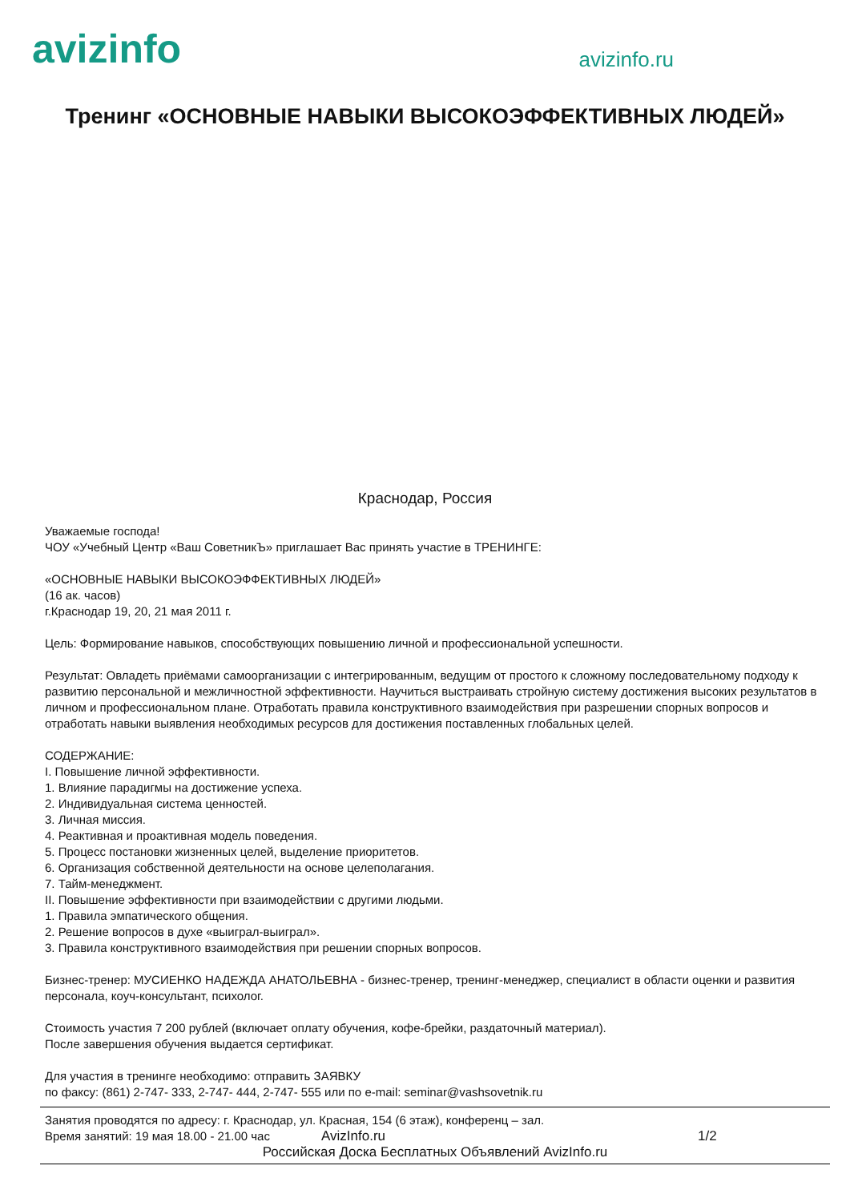avizinfo
avizinfo.ru
Тренинг «ОСНОВНЫЕ НАВЫКИ ВЫСОКОЭФФЕКТИВНЫХ ЛЮДЕЙ»
Краснодар, Россия
Уважаемые господа!
ЧОУ «Учебный Центр «Ваш СоветникЪ» приглашает Вас принять участие в ТРЕНИНГЕ:
«ОСНОВНЫЕ НАВЫКИ ВЫСОКОЭФФЕКТИВНЫХ ЛЮДЕЙ»
(16 ак. часов)
г.Краснодар 19, 20, 21 мая 2011 г.
Цель: Формирование навыков, способствующих повышению личной и профессиональной успешности.
Результат: Овладеть приёмами самоорганизации с интегрированным, ведущим от простого к сложному последовательному подходу к развитию персональной и межличностной эффективности. Научиться выстраивать стройную систему достижения высоких результатов в личном и профессиональном плане. Отработать правила конструктивного взаимодействия при разрешении спорных вопросов и отработать навыки выявления необходимых ресурсов для достижения поставленных глобальных целей.
СОДЕРЖАНИЕ:
I. Повышение личной эффективности.
1. Влияние парадигмы на достижение успеха.
2. Индивидуальная система ценностей.
3. Личная миссия.
4. Реактивная и проактивная модель поведения.
5. Процесс постановки жизненных целей, выделение приоритетов.
6. Организация собственной деятельности на основе целеполагания.
7. Тайм-менеджмент.
II. Повышение эффективности при взаимодействии с другими людьми.
1. Правила эмпатического общения.
2. Решение вопросов в духе «выиграл-выиграл».
3. Правила конструктивного взаимодействия при решении спорных вопросов.
Бизнес-тренер: МУСИЕНКО НАДЕЖДА АНАТОЛЬЕВНА - бизнес-тренер, тренинг-менеджер, специалист в области оценки и развития персонала, коуч-консультант, психолог.
Стоимость участия 7 200 рублей (включает оплату обучения, кофе-брейки, раздаточный материал).
После завершения обучения выдается сертификат.
Для участия в тренинге необходимо: отправить ЗАЯВКУ
по факсу: (861) 2-747- 333, 2-747- 444, 2-747- 555 или по e-mail: seminar@vashsovetnik.ru
Занятия проводятся по адресу: г. Краснодар, ул. Красная, 154 (6 этаж), конференц – зал.
Время занятий: 19 мая 18.00 - 21.00 час AvizInfo.ru 1/2
Российская Доска Бесплатных Объявлений AvizInfo.ru